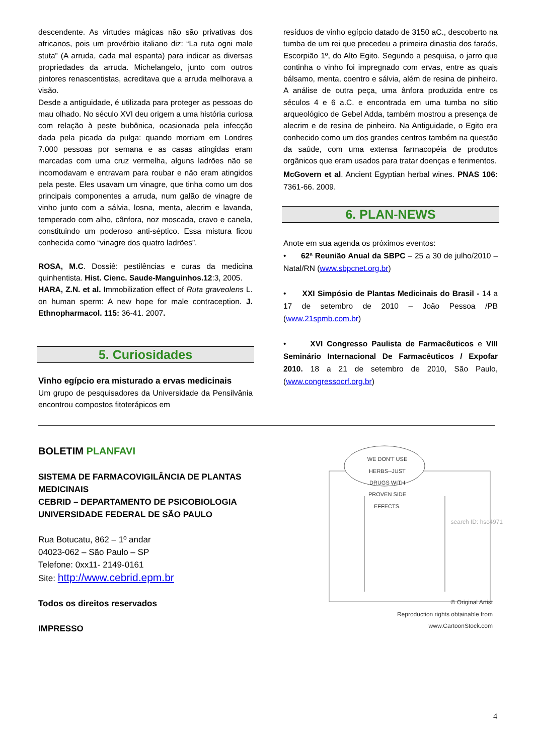descendente. As virtudes mágicas não são privativas dos africanos, pois um provérbio italiano diz: “La ruta ogni male stuta” (A arruda, cada mal espanta) para indicar as diversas propriedades da arruda. Michelangelo, junto com outros pintores renascentistas, acreditava que a arruda melhorava a visão.
Desde a antiguidade, é utilizada para proteger as pessoas do mau olhado. No século XVI deu origem a uma história curiosa com relação à peste bubônica, ocasionada pela infecção dada pela picada da pulga: quando morriam em Londres 7.000 pessoas por semana e as casas atingidas eram marcadas com uma cruz vermelha, alguns ladrões não se incomodavam e entravam para roubar e não eram atingidos pela peste. Eles usavam um vinagre, que tinha como um dos principais componentes a arruda, num galão de vinagre de vinho junto com a sálvia, losna, menta, alecrim e lavanda, temperado com alho, cânfora, noz moscada, cravo e canela, constituindo um poderoso anti-séptico. Essa mistura ficou conhecida como “vinagre dos quatro ladrões”.
ROSA, M.C. Dossiê: pestilências e curas da medicina quinhentista. Hist. Cienc. Saude-Manguinhos.12:3, 2005.
HARA, Z.N. et al. Immobilization effect of Ruta graveolens L. on human sperm: A new hope for male contraception. J. Ethnopharmacol. 115: 36-41. 2007.
5. Curiosidades
Vinho egípcio era misturado a ervas medicinais
Um grupo de pesquisadores da Universidade da Pensilvânia encontrou compostos fitoterápicos em
resíduos de vinho egípcio datado de 3150 aC., descoberto na tumba de um rei que precedeu a primeira dinastia dos faraós, Escorpião 1º, do Alto Egito. Segundo a pesquisa, o jarro que continha o vinho foi impregnado com ervas, entre as quais bálsamo, menta, coentro e sálvia, além de resina de pinheiro. A análise de outra peça, uma ânfora produzida entre os séculos 4 e 6 a.C. e encontrada em uma tumba no sítio arqueológico de Gebel Adda, também mostrou a presença de alecrim e de resina de pinheiro. Na Antiguidade, o Egito era conhecido como um dos grandes centros também na questão da saúde, com uma extensa farmacopéia de produtos orgânicos que eram usados para tratar doenças e ferimentos.
McGovern et al. Ancient Egyptian herbal wines. PNAS 106: 7361-66. 2009.
6. PLAN-NEWS
Anote em sua agenda os próximos eventos:
• 62ª Reunião Anual da SBPC – 25 a 30 de julho/2010 – Natal/RN (www.sbpcnet.org.br)
• XXI Simpósio de Plantas Medicinais do Brasil - 14 a 17 de setembro de 2010 – João Pessoa /PB (www.21spmb.com.br)
• XVI Congresso Paulista de Farmacêuticos e VIII Seminário Internacional De Farmacêuticos / Expofar 2010. 18 a 21 de setembro de 2010, São Paulo, (www.congressocrf.org.br)
BOLETIM PLANFAVI
SISTEMA DE FARMACOVIGILÂNCIA DE PLANTAS MEDICINAIS
CEBRID – DEPARTAMENTO DE PSICOBIOLOGIA
UNIVERSIDADE FEDERAL DE SÃO PAULO
Rua Botucatu, 862 – 1º andar
04023-062 – São Paulo – SP
Telefone: 0xx11- 2149-0161
Site: http://www.cebrid.epm.br
Todos os direitos reservados
IMPRESSO
WE DON'T USE HERBS--JUST DRUGS WITH PROVEN SIDE EFFECTS.
© Original Artist
Reproduction rights obtainable from
www.CartoonStock.com
search ID: hsc4971
4